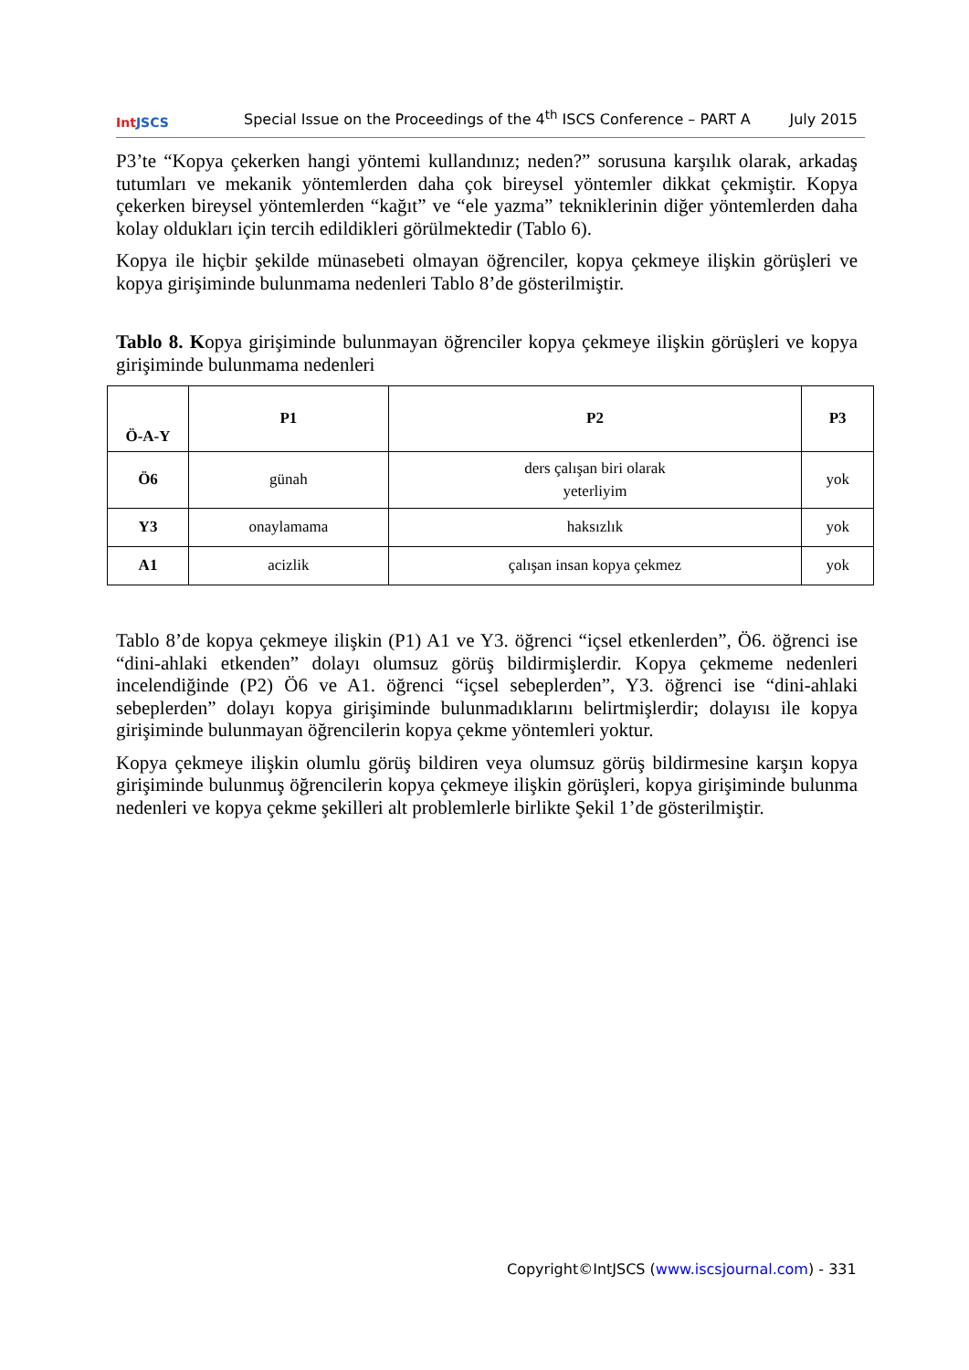Int JSCS
Special Issue on the Proceedings of the 4<sup>th</sup> ISCS Conference – PART A
July 2015
P3’te “Kopya çekerken hangi yöntemi kullandınız; neden?” sorusuna karşılık olarak, arkadaş tutumları ve mekanik yöntemlerden daha çok bireysel yöntemler dikkat çekmiştir. Kopya çekerken bireysel yöntemlerden “kağıt” ve “ele yazma” tekniklerinin diğer yöntemlerden daha kolay oldukları için tercih edildikleri görülmektedir (Tablo 6).
Kopya ile hiçbir şekilde münasebeti olmayan öğrenciler, kopya çekmeye ilişkin görüşleri ve kopya girişiminde bulunmama nedenleri Tablo 8’de gösterilmiştir.
Tablo 8. Kopya girişiminde bulunmayan öğrenciler kopya çekmeye ilişkin görüşleri ve kopya girişiminde bulunmama nedenleri
| Ö-A-Y | P1 | P2 | P3 |
| --- | --- | --- | --- |
| Ö6 | günah | ders çalışan biri olarak yeterliyim | yok |
| Y3 | onaylamama | haksızlık | yok |
| A1 | acizlik | çalışan insan kopya çekmez | yok |
Tablo 8’de kopya çekmeye ilişkin (P1) A1 ve Y3. öğrenci “içsel etkenlerden”, Ö6. öğrenci ise “dini-ahlaki etkenden” dolayı olumsuz görüş bildirmişlerdir. Kopya çekmeme nedenleri incelendiğinde (P2) Ö6 ve A1. öğrenci “içsel sebeplerden”, Y3. öğrenci ise “dini-ahlaki sebeplerden” dolayı kopya girişiminde bulunmadıklarını belirtmişlerdir; dolayısı ile kopya girişiminde bulunmayan öğrencilerin kopya çekme yöntemleri yoktur.
Kopya çekmeye ilişkin olumlu görüş bildiren veya olumsuz görüş bildirmesine karşın kopya girişiminde bulunmuş öğrencilerin kopya çekmeye ilişkin görüşleri, kopya girişiminde bulunma nedenleri ve kopya çekme şekilleri alt problemlerle birlikte Şekil 1’de gösterilmiştir.
Copyright©IntJSCS (www.iscsjournal.com) - 331